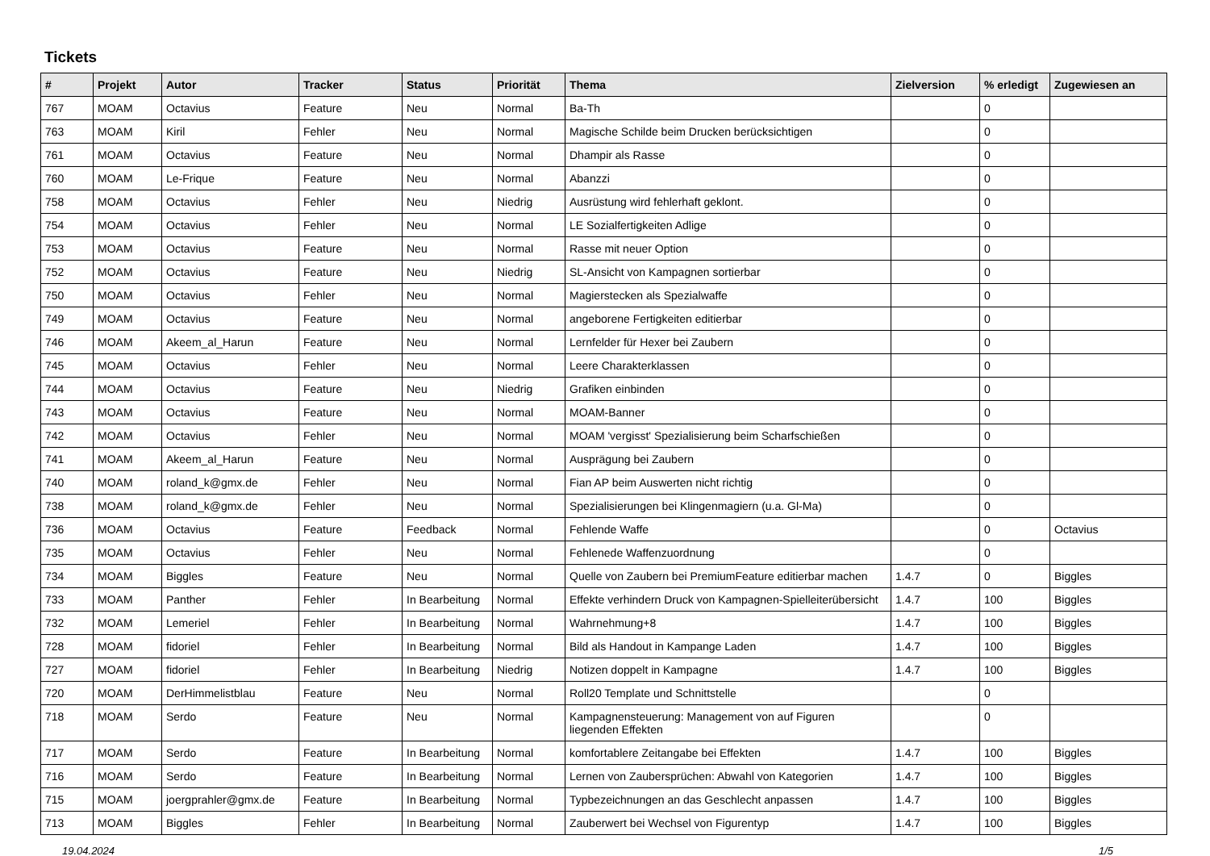Tickets
| # | Projekt | Autor | Tracker | Status | Priorität | Thema | Zielversion | % erledigt | Zugewiesen an |
| --- | --- | --- | --- | --- | --- | --- | --- | --- | --- |
| 767 | MOAM | Octavius | Feature | Neu | Normal | Ba-Th | | 0 | |
| 763 | MOAM | Kiril | Fehler | Neu | Normal | Magische Schilde beim Drucken berücksichtigen | | 0 | |
| 761 | MOAM | Octavius | Feature | Neu | Normal | Dhampir als Rasse | | 0 | |
| 760 | MOAM | Le-Frique | Feature | Neu | Normal | Abanzzi | | 0 | |
| 758 | MOAM | Octavius | Fehler | Neu | Niedrig | Ausrüstung wird fehlerhaft geklont. | | 0 | |
| 754 | MOAM | Octavius | Fehler | Neu | Normal | LE Sozialfertigkeiten Adlige | | 0 | |
| 753 | MOAM | Octavius | Feature | Neu | Normal | Rasse mit neuer Option | | 0 | |
| 752 | MOAM | Octavius | Feature | Neu | Niedrig | SL-Ansicht von Kampagnen sortierbar | | 0 | |
| 750 | MOAM | Octavius | Fehler | Neu | Normal | Magierstecken als Spezialwaffe | | 0 | |
| 749 | MOAM | Octavius | Feature | Neu | Normal | angeborene Fertigkeiten editierbar | | 0 | |
| 746 | MOAM | Akeem_al_Harun | Feature | Neu | Normal | Lernfelder für Hexer bei Zaubern | | 0 | |
| 745 | MOAM | Octavius | Fehler | Neu | Normal | Leere Charakterklassen | | 0 | |
| 744 | MOAM | Octavius | Feature | Neu | Niedrig | Grafiken einbinden | | 0 | |
| 743 | MOAM | Octavius | Feature | Neu | Normal | MOAM-Banner | | 0 | |
| 742 | MOAM | Octavius | Fehler | Neu | Normal | MOAM 'vergisst' Spezialisierung beim Scharfschießen | | 0 | |
| 741 | MOAM | Akeem_al_Harun | Feature | Neu | Normal | Ausprägung bei Zaubern | | 0 | |
| 740 | MOAM | roland_k@gmx.de | Fehler | Neu | Normal | Fian AP beim Auswerten nicht richtig | | 0 | |
| 738 | MOAM | roland_k@gmx.de | Fehler | Neu | Normal | Spezialisierungen bei Klingenmagiern (u.a. Gl-Ma) | | 0 | |
| 736 | MOAM | Octavius | Feature | Feedback | Normal | Fehlende Waffe | | 0 | Octavius |
| 735 | MOAM | Octavius | Fehler | Neu | Normal | Fehlenede Waffenzuordnung | | 0 | |
| 734 | MOAM | Biggles | Feature | Neu | Normal | Quelle von Zaubern bei PremiumFeature editierbar machen | 1.4.7 | 0 | Biggles |
| 733 | MOAM | Panther | Fehler | In Bearbeitung | Normal | Effekte verhindern Druck von Kampagnen-Spielleiterübersicht | 1.4.7 | 100 | Biggles |
| 732 | MOAM | Lemeriel | Fehler | In Bearbeitung | Normal | Wahrnehmung+8 | 1.4.7 | 100 | Biggles |
| 728 | MOAM | fidoriel | Fehler | In Bearbeitung | Normal | Bild als Handout in Kampange Laden | 1.4.7 | 100 | Biggles |
| 727 | MOAM | fidoriel | Fehler | In Bearbeitung | Niedrig | Notizen doppelt in Kampagne | 1.4.7 | 100 | Biggles |
| 720 | MOAM | DerHimmelistblau | Feature | Neu | Normal | Roll20 Template und Schnittstelle | | 0 | |
| 718 | MOAM | Serdo | Feature | Neu | Normal | Kampagnensteuerung: Management von auf Figuren liegenden Effekten | | 0 | |
| 717 | MOAM | Serdo | Feature | In Bearbeitung | Normal | komfortablere Zeitangabe bei Effekten | 1.4.7 | 100 | Biggles |
| 716 | MOAM | Serdo | Feature | In Bearbeitung | Normal | Lernen von Zaubersprüchen: Abwahl von Kategorien | 1.4.7 | 100 | Biggles |
| 715 | MOAM | joergprahler@gmx.de | Feature | In Bearbeitung | Normal | Typbezeichnungen an das Geschlecht anpassen | 1.4.7 | 100 | Biggles |
| 713 | MOAM | Biggles | Fehler | In Bearbeitung | Normal | Zauberwert bei Wechsel von Figurentyp | 1.4.7 | 100 | Biggles |
19.04.2024 1/5